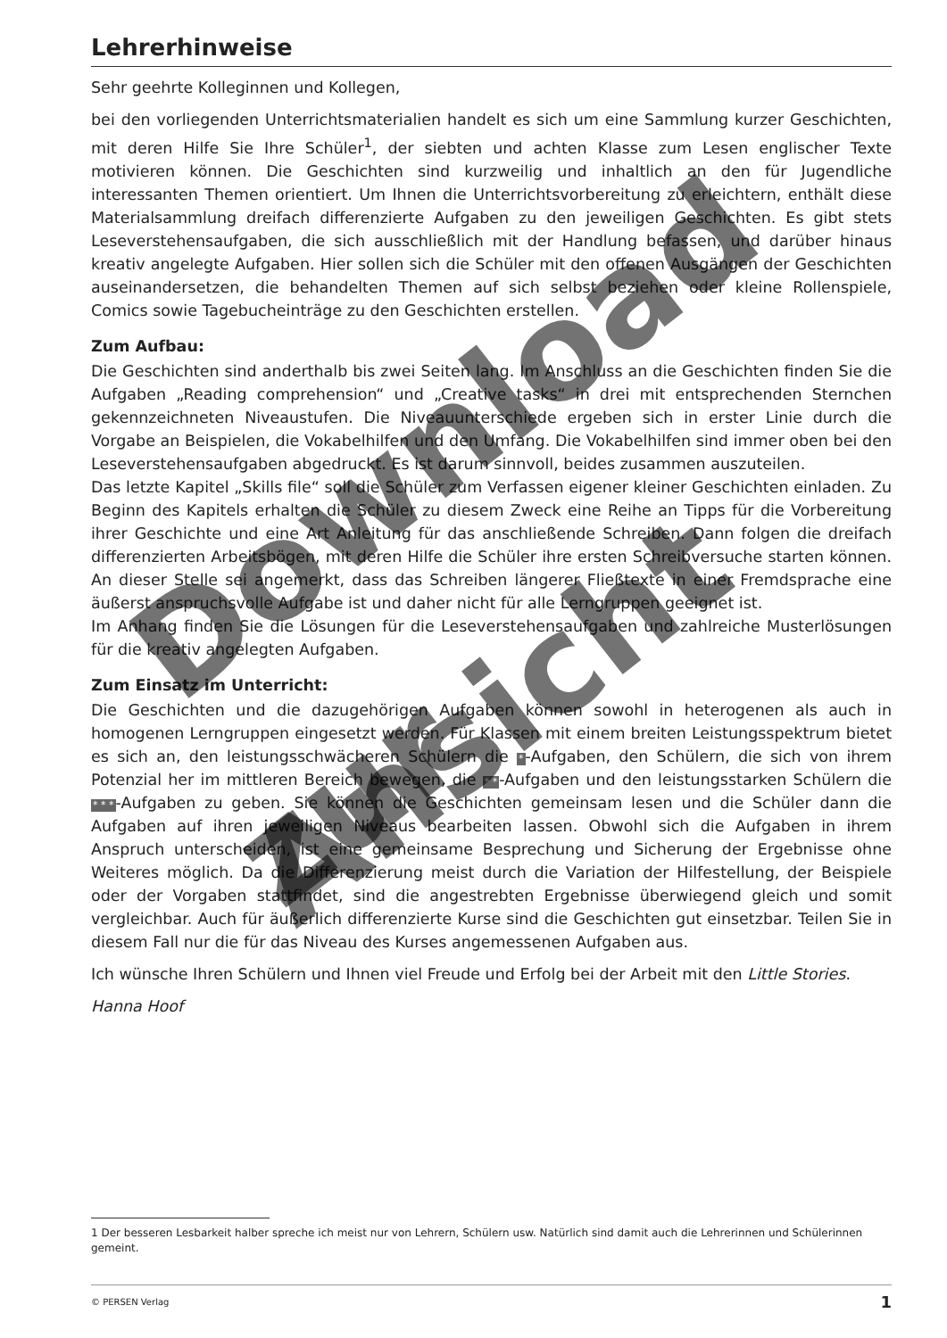Lehrerhinweise
Sehr geehrte Kolleginnen und Kollegen,
bei den vorliegenden Unterrichtsmaterialien handelt es sich um eine Sammlung kurzer Geschichten, mit deren Hilfe Sie Ihre Schüler<sup>1</sup>, der siebten und achten Klasse zum Lesen englischer Texte motivieren können. Die Geschichten sind kurzweilig und inhaltlich an den für Jugendliche interessanten Themen orientiert. Um Ihnen die Unterrichtsvorbereitung zu erleichtern, enthält diese Materialsammlung dreifach differenzierte Aufgaben zu den jeweiligen Geschichten. Es gibt stets Leseverstehensaufgaben, die sich ausschließlich mit der Handlung befassen, und darüber hinaus kreativ angelegte Aufgaben. Hier sollen sich die Schüler mit den offenen Ausgängen der Geschichten auseinandersetzen, die behandelten Themen auf sich selbst beziehen oder kleine Rollenspiele, Comics sowie Tagebucheinträge zu den Geschichten erstellen.
Zum Aufbau:
Die Geschichten sind anderthalb bis zwei Seiten lang. Im Anschluss an die Geschichten finden Sie die Aufgaben „Reading comprehension“ und „Creative tasks“ in drei mit entsprechenden Sternchen gekennzeichneten Niveaustufen. Die Niveauunterschiede ergeben sich in erster Linie durch die Vorgabe an Beispielen, die Vokabelhilfen und den Umfang. Die Vokabelhilfen sind immer oben bei den Leseverstehensaufgaben abgedruckt. Es ist darum sinnvoll, beides zusammen auszuteilen.
Das letzte Kapitel „Skills file“ soll die Schüler zum Verfassen eigener kleiner Geschichten einladen. Zu Beginn des Kapitels erhalten die Schüler zu diesem Zweck eine Reihe an Tipps für die Vorbereitung ihrer Geschichte und eine Art Anleitung für das anschließende Schreiben. Dann folgen die dreifach differenzierten Arbeitsbögen, mit deren Hilfe die Schüler ihre ersten Schreibversuche starten können. An dieser Stelle sei angemerkt, dass das Schreiben längerer Fließtexte in einer Fremdsprache eine äußerst anspruchsvolle Aufgabe ist und daher nicht für alle Lerngruppen geeignet ist.
Im Anhang finden Sie die Lösungen für die Leseverstehensaufgaben und zahlreiche Musterlösungen für die kreativ angelegten Aufgaben.
Zum Einsatz im Unterricht:
Die Geschichten und die dazugehörigen Aufgaben können sowohl in heterogenen als auch in homogenen Lerngruppen eingesetzt werden. Für Klassen mit einem breiten Leistungsspektrum bietet es sich an, den leistungsschwächeren Schülern die *-Aufgaben, den Schülern, die sich von ihrem Potenzial her im mittleren Bereich bewegen, die * *-Aufgaben und den leistungsstarken Schülern die * * *-Aufgaben zu geben. Sie können die Geschichten gemeinsam lesen und die Schüler dann die Aufgaben auf ihren jeweiligen Niveaus bearbeiten lassen. Obwohl sich die Aufgaben in ihrem Anspruch unterscheiden, ist eine gemeinsame Besprechung und Sicherung der Ergebnisse ohne Weiteres möglich. Da die Differenzierung meist durch die Variation der Hilfestellung, der Beispiele oder der Vorgaben stattfindet, sind die angestrebten Ergebnisse überwiegend gleich und somit vergleichbar. Auch für äußerlich differenzierte Kurse sind die Geschichten gut einsetzbar. Teilen Sie in diesem Fall nur die für das Niveau des Kurses angemessenen Aufgaben aus.
Ich wünsche Ihren Schülern und Ihnen viel Freude und Erfolg bei der Arbeit mit den Little Stories.
Hanna Hoof
1 Der besseren Lesbarkeit halber spreche ich meist nur von Lehrern, Schülern usw. Natürlich sind damit auch die Lehrerinnen und Schülerinnen gemeint.
© PERSEN Verlag 1
Download
zur Ansicht